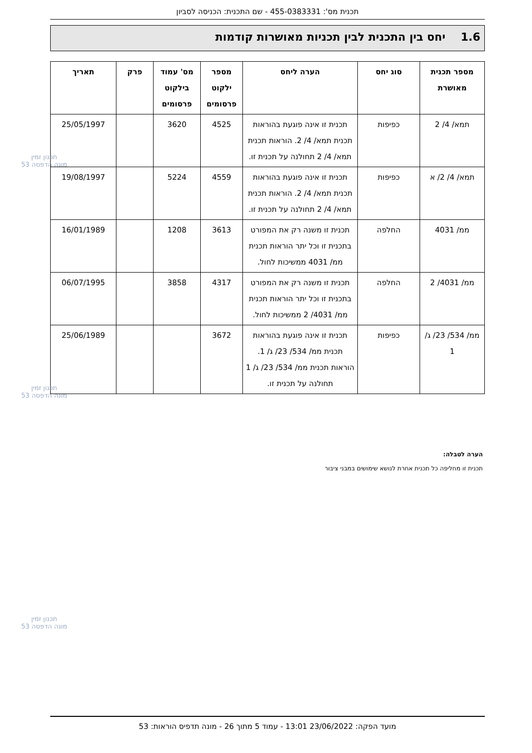תכנית מס': 455-0383331 - שם התכנית: הכניסה לסביון
1.6 יחס בין התכנית לבין תכניות מאושרות קודמות
| מספר תכנית מאושרת | סוג יחס | הערה ליחס | מספר ילקוט פרסומים | מס' עמוד בילקוט פרסומים | פרק | תאריך |
| --- | --- | --- | --- | --- | --- | --- |
| תמא/ 4/ 2 | כפיפות | תכנית זו אינה פוגעת בהוראות תכנית תמא/ 4/ 2. הוראות תכנית תמא/ 4/ 2 תחולנה על תכנית זו. | 4525 | 3620 | | 25/05/1997 |
| תמא/ 4/ 2/ א | כפיפות | תכנית זו אינה פוגעת בהוראות תכנית תמא/ 4/ 2. הוראות תכנית תמא/ 4/ 2 תחולנה על תכנית זו. | 4559 | 5224 | | 19/08/1997 |
| ממ/ 4031 | החלפה | תכנית זו משנה רק את המפורט בתכנית זו וכל יתר הוראות תכנית ממ/ 4031 ממשיכות לחול. | 3613 | 1208 | | 16/01/1989 |
| ממ/ 4031/ 2 | החלפה | תכנית זו משנה רק את המפורט בתכנית זו וכל יתר הוראות תכנית ממ/ 4031/ 2 ממשיכות לחול. | 4317 | 3858 | | 06/07/1995 |
| ממ/ 534/ 23/ ג/ 1 | כפיפות | תכנית זו אינה פוגעת בהוראות תכנית ממ/ 534/ 23/ ג/ 1. הוראות תכנית ממ/ 534/ 23/ ג/ 1 תחולנה על תכנית זו. | 3672 | | | 25/06/1989 |
הערה לטבלה:
תכנית זו מחליפה כל תכנית אחרת לנושא שימושים במבני ציבור
תכנון זמין
מונה הדפסה 53
תכנון זמין
מונה הדפסה 53
תכנון זמין
מונה הדפסה 53
מועד הפקה: 23/06/2022 13:01 - עמוד 5 מתוך 26 - מונה תדפיס הוראות: 53